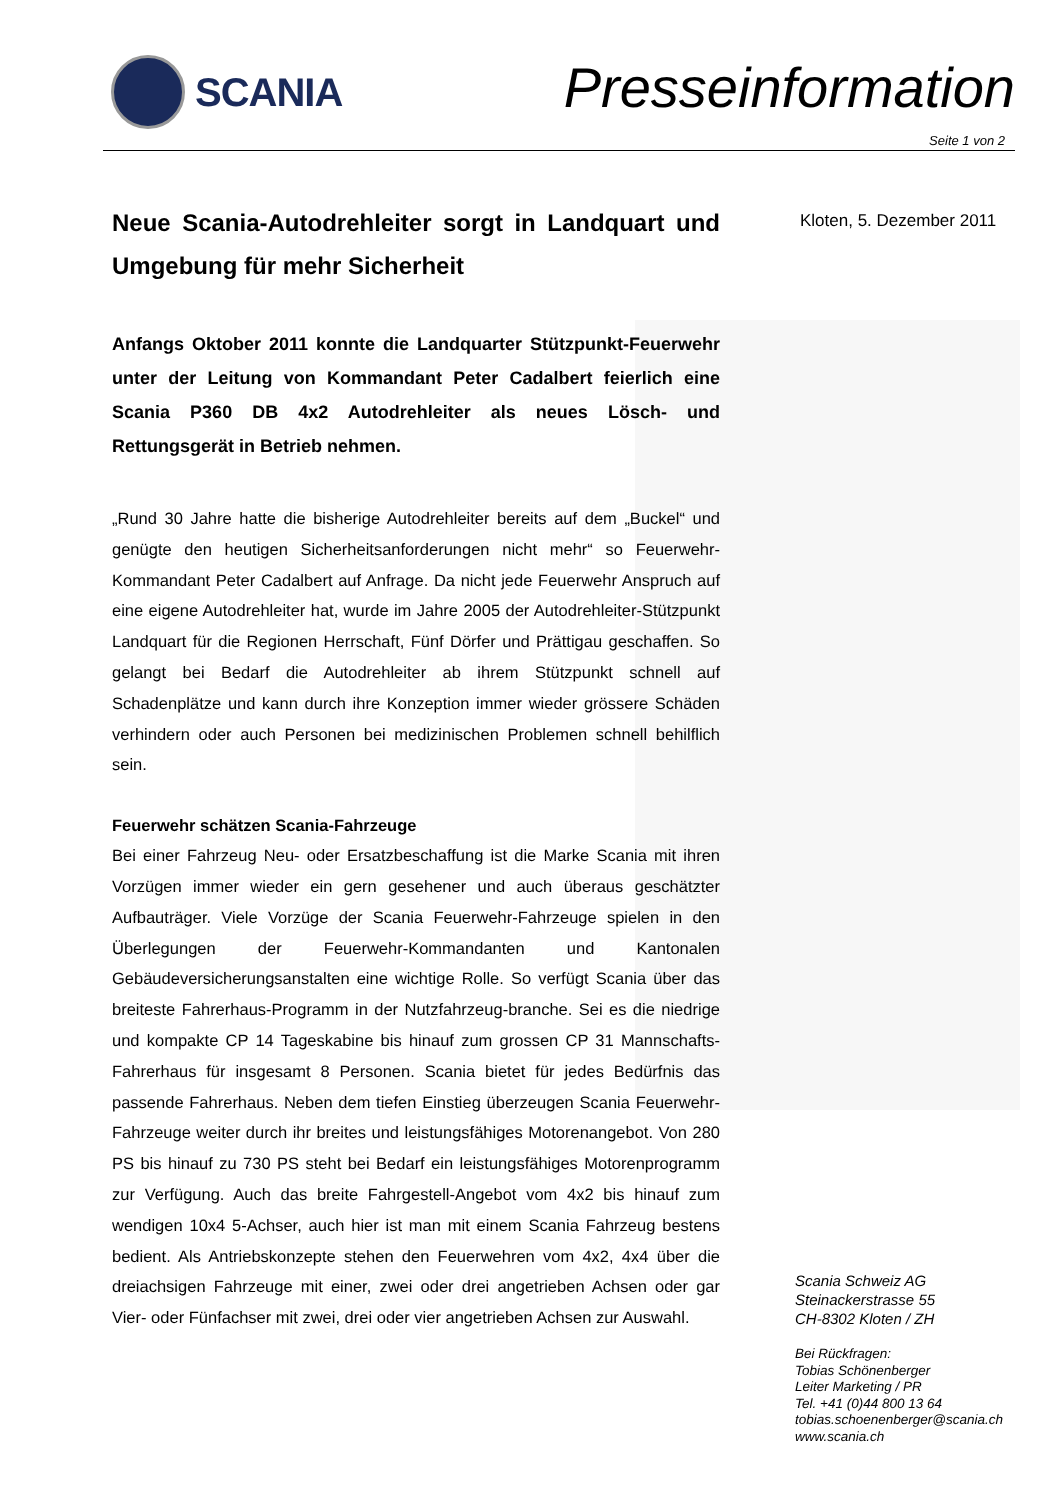SCANIA Presseinformation
Seite 1 von 2
Neue Scania-Autodrehleiter sorgt in Landquart und Umgebung für mehr Sicherheit
Anfangs Oktober 2011 konnte die Landquarter Stützpunkt-Feuerwehr unter der Leitung von Kommandant Peter Cadalbert feierlich eine Scania P360 DB 4x2 Autodrehleiter als neues Lösch- und Rettungsgerät in Betrieb nehmen.
„Rund 30 Jahre hatte die bisherige Autodrehleiter bereits auf dem „Buckel“ und genügte den heutigen Sicherheitsanforderungen nicht mehr“ so Feuerwehr-Kommandant Peter Cadalbert auf Anfrage. Da nicht jede Feuerwehr Anspruch auf eine eigene Autodrehleiter hat, wurde im Jahre 2005 der Autodrehleiter-Stützpunkt Landquart für die Regionen Herrschaft, Fünf Dörfer und Prättigau geschaffen. So gelangt bei Bedarf die Autodrehleiter ab ihrem Stützpunkt schnell auf Schadenplätze und kann durch ihre Konzeption immer wieder grössere Schäden verhindern oder auch Personen bei medizinischen Problemen schnell behilflich sein.
Feuerwehr schätzen Scania-Fahrzeuge
Bei einer Fahrzeug Neu- oder Ersatzbeschaffung ist die Marke Scania mit ihren Vorzügen immer wieder ein gern gesehener und auch überaus geschätzter Aufbauträger. Viele Vorzüge der Scania Feuerwehr-Fahrzeuge spielen in den Überlegungen der Feuerwehr-Kommandanten und Kantonalen Gebäudeversicherungsanstalten eine wichtige Rolle. So verfügt Scania über das breiteste Fahrerhaus-Programm in der Nutzfahrzeug-branche. Sei es die niedrige und kompakte CP 14 Tageskabine bis hinauf zum grossen CP 31 Mannschafts-Fahrerhaus für insgesamt 8 Personen. Scania bietet für jedes Bedürfnis das passende Fahrerhaus. Neben dem tiefen Einstieg überzeugen Scania Feuerwehr-Fahrzeuge weiter durch ihr breites und leistungsfähiges Motorenangebot. Von 280 PS bis hinauf zu 730 PS steht bei Bedarf ein leistungsfähiges Motorenprogramm zur Verfügung. Auch das breite Fahrgestell-Angebot vom 4x2 bis hinauf zum wendigen 10x4 5-Achser, auch hier ist man mit einem Scania Fahrzeug bestens bedient. Als Antriebskonzepte stehen den Feuerwehren vom 4x2, 4x4 über die dreiachsigen Fahrzeuge mit einer, zwei oder drei angetrieben Achsen oder gar Vier- oder Fünfachser mit zwei, drei oder vier angetrieben Achsen zur Auswahl.
Kloten, 5. Dezember 2011
Scania Schweiz AG
Steinackerstrasse 55
CH-8302 Kloten / ZH
Bei Rückfragen:
Tobias Schönenberger
Leiter Marketing / PR
Tel. +41 (0)44 800 13 64
tobias.schoenenberger@scania.ch
www.scania.ch